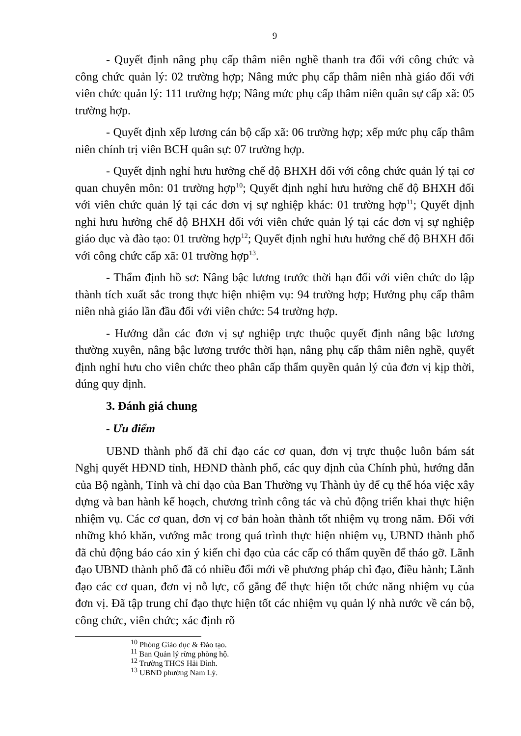9
- Quyết định nâng phụ cấp thâm niên nghề thanh tra đối với công chức và công chức quản lý: 02 trường hợp; Nâng mức phụ cấp thâm niên nhà giáo đối với viên chức quản lý: 111 trường hợp; Nâng mức phụ cấp thâm niên quân sự cấp xã: 05 trường hợp.
- Quyết định xếp lương cán bộ cấp xã: 06 trường hợp; xếp mức phụ cấp thâm niên chính trị viên BCH quân sự: 07 trường hợp.
- Quyết định nghỉ hưu hưởng chế độ BHXH đối với công chức quản lý tại cơ quan chuyên môn: 01 trường hợp<sup>10</sup>; Quyết định nghỉ hưu hưởng chế độ BHXH đối với viên chức quản lý tại các đơn vị sự nghiệp khác: 01 trường hợp<sup>11</sup>; Quyết định nghỉ hưu hưởng chế độ BHXH đối với viên chức quản lý tại các đơn vị sự nghiệp giáo dục và đào tạo: 01 trường hợp<sup>12</sup>; Quyết định nghỉ hưu hưởng chế độ BHXH đối với công chức cấp xã: 01 trường hợp<sup>13</sup>.
- Thẩm định hồ sơ: Nâng bậc lương trước thời hạn đối với viên chức do lập thành tích xuất sắc trong thực hiện nhiệm vụ: 94 trường hợp; Hưởng phụ cấp thâm niên nhà giáo lần đầu đối với viên chức: 54 trường hợp.
- Hướng dẫn các đơn vị sự nghiệp trực thuộc quyết định nâng bậc lương thường xuyên, nâng bậc lương trước thời hạn, nâng phụ cấp thâm niên nghề, quyết định nghỉ hưu cho viên chức theo phân cấp thẩm quyền quản lý của đơn vị kịp thời, đúng quy định.
3. Đánh giá chung
- Ưu điểm
UBND thành phố đã chỉ đạo các cơ quan, đơn vị trực thuộc luôn bám sát Nghị quyết HĐND tỉnh, HĐND thành phố, các quy định của Chính phủ, hướng dẫn của Bộ ngành, Tỉnh và chỉ dạo của Ban Thường vụ Thành ủy để cụ thể hóa việc xây dựng và ban hành kế hoạch, chương trình công tác và chủ động triển khai thực hiện nhiệm vụ. Các cơ quan, đơn vị cơ bản hoàn thành tốt nhiệm vụ trong năm. Đối với những khó khăn, vướng mắc trong quá trình thực hiện nhiệm vụ, UBND thành phố đã chủ động báo cáo xin ý kiến chỉ đạo của các cấp có thẩm quyền để tháo gỡ. Lãnh đạo UBND thành phố đã có nhiều đổi mới về phương pháp chỉ đạo, điều hành; Lãnh đạo các cơ quan, đơn vị nỗ lực, cố gắng để thực hiện tốt chức năng nhiệm vụ của đơn vị. Đã tập trung chỉ đạo thực hiện tốt các nhiệm vụ quản lý nhà nước về cán bộ, công chức, viên chức; xác định rõ
<sup>10</sup> Phòng Giáo dục & Đào tạo.
<sup>11</sup> Ban Quản lý rừng phòng hộ.
<sup>12</sup> Trường THCS Hải Đình.
<sup>13</sup> UBND phường Nam Lý.